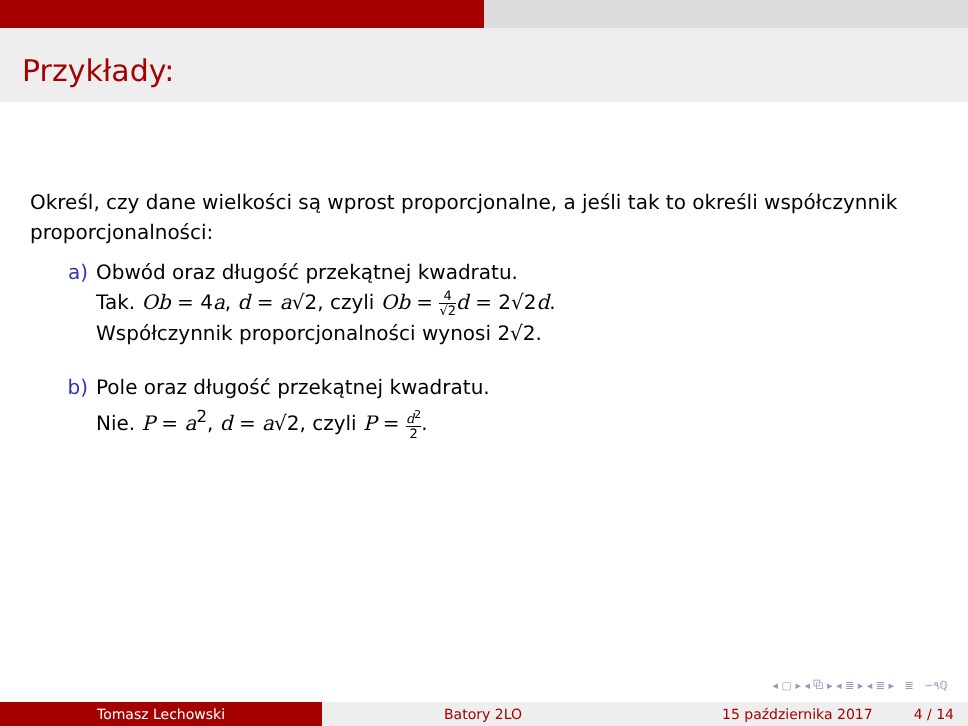Przykłady:
Określ, czy dane wielkości są wprost proporcjonalne, a jeśli tak to określi współczynnik proporcjonalności:
a) Obwód oraz długość przekątnej kwadratu.
Tak. Ob = 4a, d = a√2, czyli Ob = 4 √2 d = 2√2d.
Współczynnik proporcjonalności wynosi 2√2.
b) Pole oraz długość przekątnej kwadratu.
Nie. P = a<sup>2</sup>, d = a√2, czyli P = d<sup>2</sup> 2.
◂ ▢ ▸ ◂ ⧉ ▸ ◂ ≣ ▸ ◂ ≣ ▸ ≣ ∽٩ℚ
Tomasz Lechowski Batory 2LO 15 października 2017 4 / 14